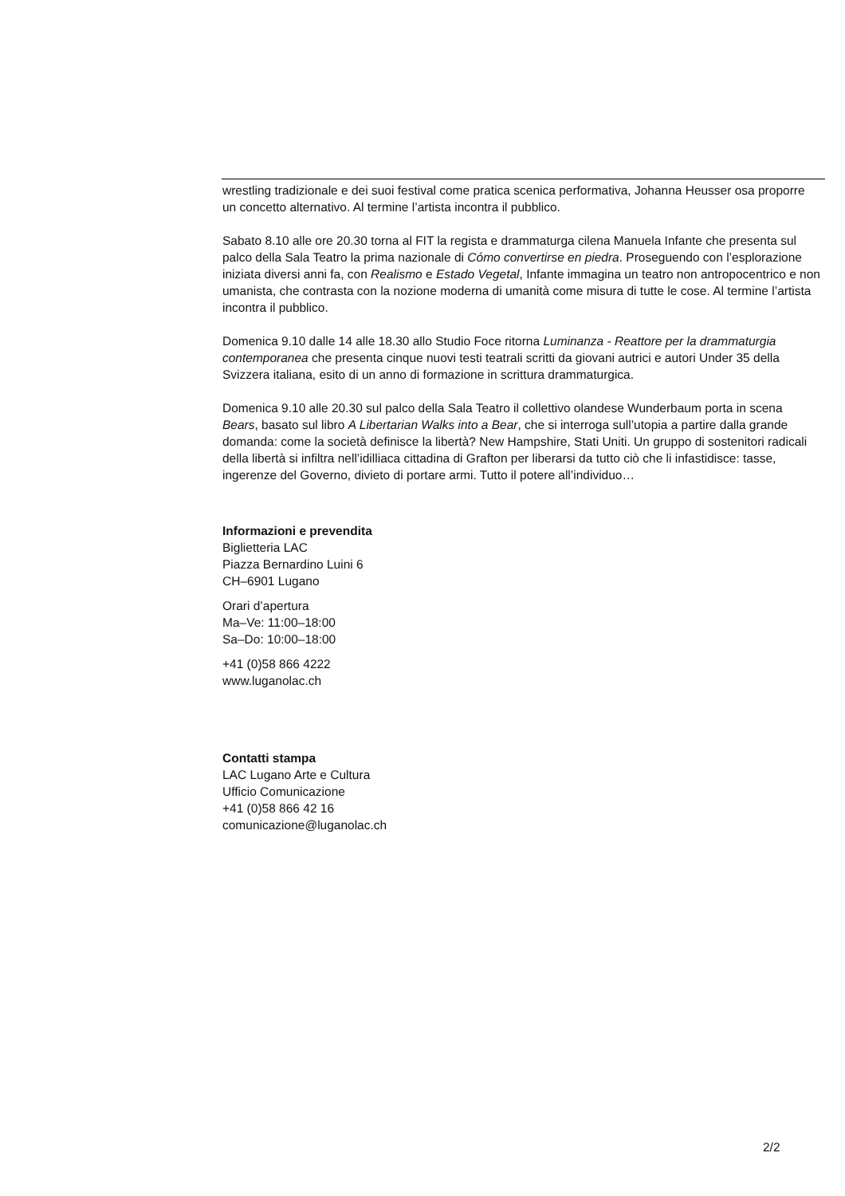wrestling tradizionale e dei suoi festival come pratica scenica performativa, Johanna Heusser osa proporre un concetto alternativo. Al termine l’artista incontra il pubblico.
Sabato 8.10 alle ore 20.30 torna al FIT la regista e drammaturga cilena Manuela Infante che presenta sul palco della Sala Teatro la prima nazionale di Cómo convertirse en piedra. Proseguendo con l’esplorazione iniziata diversi anni fa, con Realismo e Estado Vegetal, Infante immagina un teatro non antropocentrico e non umanista, che contrasta con la nozione moderna di umanità come misura di tutte le cose. Al termine l’artista incontra il pubblico.
Domenica 9.10 dalle 14 alle 18.30 allo Studio Foce ritorna Luminanza - Reattore per la drammaturgia contemporanea che presenta cinque nuovi testi teatrali scritti da giovani autrici e autori Under 35 della Svizzera italiana, esito di un anno di formazione in scrittura drammaturgica.
Domenica 9.10 alle 20.30 sul palco della Sala Teatro il collettivo olandese Wunderbaum porta in scena Bears, basato sul libro A Libertarian Walks into a Bear, che si interroga sull’utopia a partire dalla grande domanda: come la società definisce la libertà? New Hampshire, Stati Uniti. Un gruppo di sostenitori radicali della libertà si infiltra nell’idilliaca cittadina di Grafton per liberarsi da tutto ciò che li infastidisce: tasse, ingerenze del Governo, divieto di portare armi. Tutto il potere all’individuo…
Informazioni e prevendita
Biglietteria LAC
Piazza Bernardino Luini 6
CH–6901 Lugano
Orari d’apertura
Ma–Ve: 11:00–18:00
Sa–Do: 10:00–18:00
+41 (0)58 866 4222
www.luganolac.ch
Contatti stampa
LAC Lugano Arte e Cultura
Ufficio Comunicazione
+41 (0)58 866 42 16
comunicazione@luganolac.ch
2/2